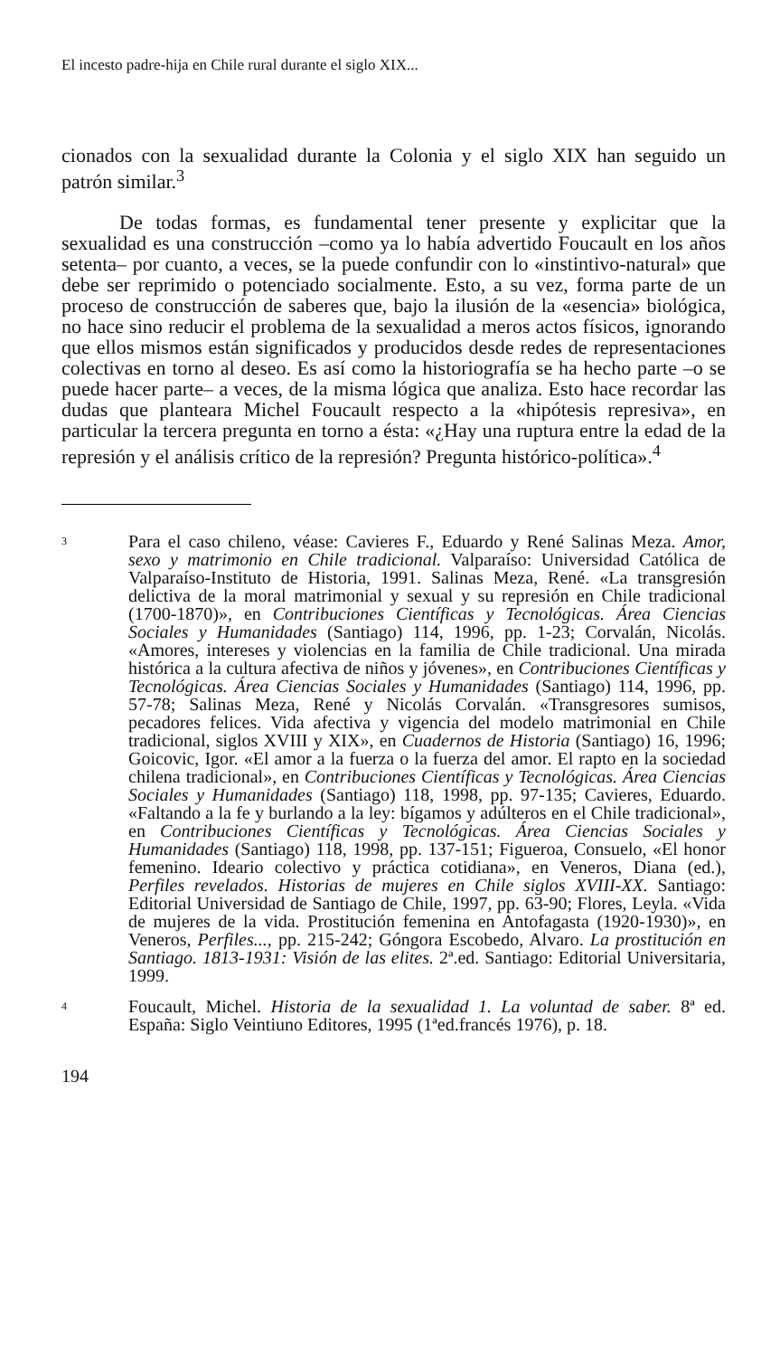El incesto padre-hija en Chile rural durante el siglo XIX...
cionados con la sexualidad durante la Colonia y el siglo XIX han seguido un patrón similar.<sup>3</sup>
De todas formas, es fundamental tener presente y explicitar que la sexualidad es una construcción –como ya lo había advertido Foucault en los años setenta– por cuanto, a veces, se la puede confundir con lo «instintivo-natural» que debe ser reprimido o potenciado socialmente. Esto, a su vez, forma parte de un proceso de construcción de saberes que, bajo la ilusión de la «esencia» biológica, no hace sino reducir el problema de la sexualidad a meros actos físicos, ignorando que ellos mismos están significados y producidos desde redes de representaciones colectivas en torno al deseo. Es así como la historiografía se ha hecho parte –o se puede hacer parte– a veces, de la misma lógica que analiza. Esto hace recordar las dudas que planteara Michel Foucault respecto a la «hipótesis represiva», en particular la tercera pregunta en torno a ésta: «¿Hay una ruptura entre la edad de la represión y el análisis crítico de la represión? Pregunta histórico-política».<sup>4</sup>
3 Para el caso chileno, véase: Cavieres F., Eduardo y René Salinas Meza. Amor, sexo y matrimonio en Chile tradicional. Valparaíso: Universidad Católica de Valparaíso-Instituto de Historia, 1991. Salinas Meza, René. «La transgresión delictiva de la moral matrimonial y sexual y su represión en Chile tradicional (1700-1870)», en Contribuciones Científicas y Tecnológicas. Área Ciencias Sociales y Humanidades (Santiago) 114, 1996, pp. 1-23; Corvalán, Nicolás. «Amores, intereses y violencias en la familia de Chile tradicional. Una mirada histórica a la cultura afectiva de niños y jóvenes», en Contribuciones Científicas y Tecnológicas. Área Ciencias Sociales y Humanidades (Santiago) 114, 1996, pp. 57-78; Salinas Meza, René y Nicolás Corvalán. «Transgresores sumisos, pecadores felices. Vida afectiva y vigencia del modelo matrimonial en Chile tradicional, siglos XVIII y XIX», en Cuadernos de Historia (Santiago) 16, 1996; Goicovic, Igor. «El amor a la fuerza o la fuerza del amor. El rapto en la sociedad chilena tradicional», en Contribuciones Científicas y Tecnológicas. Área Ciencias Sociales y Humanidades (Santiago) 118, 1998, pp. 97-135; Cavieres, Eduardo. «Faltando a la fe y burlando a la ley: bígamos y adúlteros en el Chile tradicional», en Contribuciones Científicas y Tecnológicas. Área Ciencias Sociales y Humanidades (Santiago) 118, 1998, pp. 137-151; Figueroa, Consuelo, «El honor femenino. Ideario colectivo y práctica cotidiana», en Veneros, Diana (ed.), Perfiles revelados. Historias de mujeres en Chile siglos XVIII-XX. Santiago: Editorial Universidad de Santiago de Chile, 1997, pp. 63-90; Flores, Leyla. «Vida de mujeres de la vida. Prostitución femenina en Antofagasta (1920-1930)», en Veneros, Perfiles..., pp. 215-242; Góngora Escobedo, Alvaro. La prostitución en Santiago. 1813-1931: Visión de las elites. 2ª.ed. Santiago: Editorial Universitaria, 1999.
4 Foucault, Michel. Historia de la sexualidad 1. La voluntad de saber. 8ª ed. España: Siglo Veintiuno Editores, 1995 (1ªed.francés 1976), p. 18.
194